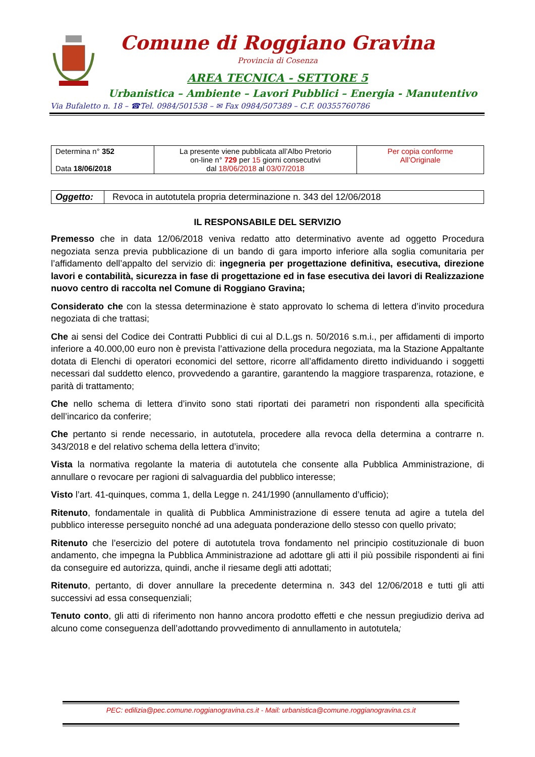Comune di Roggiano Gravina
Provincia di Cosenza
AREA TECNICA - SETTORE 5
Urbanistica – Ambiente – Lavori Pubblici – Energia - Manutentivo
Via Bufaletto n. 18 – ☎Tel. 0984/501538 – ✉ Fax 0984/507389 – C.F. 00355760786
| Determina n° 352 Data 18/06/2018 | La presente viene pubblicata all’Albo Pretorio on-line n° 729 per 15 giorni consecutivi dal 18/06/2018 al 03/07/2018 | Per copia conforme All’Originale |
| Oggetto: | Revoca in autotutela propria determinazione n. 343 del 12/06/2018 |
IL RESPONSABILE DEL SERVIZIO
Premesso che in data 12/06/2018 veniva redatto atto determinativo avente ad oggetto Procedura negoziata senza previa pubblicazione di un bando di gara importo inferiore alla soglia comunitaria per l’affidamento dell’appalto del servizio di: ingegneria per progettazione definitiva, esecutiva, direzione lavori e contabilità, sicurezza in fase di progettazione ed in fase esecutiva dei lavori di Realizzazione nuovo centro di raccolta nel Comune di Roggiano Gravina;
Considerato che con la stessa determinazione è stato approvato lo schema di lettera d’invito procedura negoziata di che trattasi;
Che ai sensi del Codice dei Contratti Pubblici di cui al D.L.gs n. 50/2016 s.m.i., per affidamenti di importo inferiore a 40.000,00 euro non è prevista l’attivazione della procedura negoziata, ma la Stazione Appaltante dotata di Elenchi di operatori economici del settore, ricorre all’affidamento diretto individuando i soggetti necessari dal suddetto elenco, provvedendo a garantire, garantendo la maggiore trasparenza, rotazione, e parità di trattamento;
Che nello schema di lettera d’invito sono stati riportati dei parametri non rispondenti alla specificità dell’incarico da conferire;
Che pertanto si rende necessario, in autotutela, procedere alla revoca della determina a contrarre n. 343/2018 e del relativo schema della lettera d’invito;
Vista la normativa regolante la materia di autotutela che consente alla Pubblica Amministrazione, di annullare o revocare per ragioni di salvaguardia del pubblico interesse;
Visto l’art. 41-quinques, comma 1, della Legge n. 241/1990 (annullamento d’ufficio);
Ritenuto, fondamentale in qualità di Pubblica Amministrazione di essere tenuta ad agire a tutela del pubblico interesse perseguito nonché ad una adeguata ponderazione dello stesso con quello privato;
Ritenuto che l’esercizio del potere di autotutela trova fondamento nel principio costituzionale di buon andamento, che impegna la Pubblica Amministrazione ad adottare gli atti il più possibile rispondenti ai fini da conseguire ed autorizza, quindi, anche il riesame degli atti adottati;
Ritenuto, pertanto, di dover annullare la precedente determina n. 343 del 12/06/2018 e tutti gli atti successivi ad essa consequenziali;
Tenuto conto, gli atti di riferimento non hanno ancora prodotto effetti e che nessun pregiudizio deriva ad alcuno come conseguenza dell’adottando provvedimento di annullamento in autotutela;
PEC: edilizia@pec.comune.roggianogravina.cs.it - Mail: urbanistica@comune.roggianogravina.cs.it